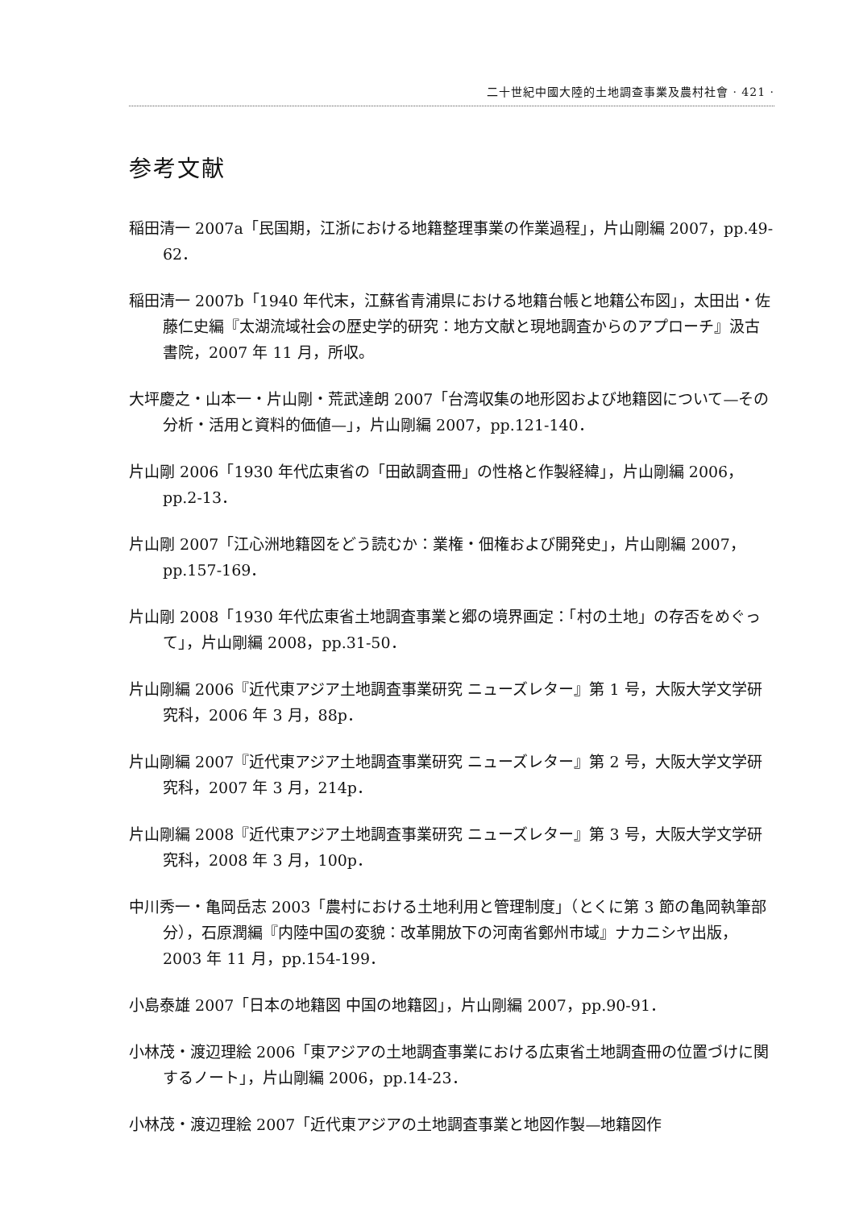二十世紀中國大陸的土地調查事業及農村社會 · 421 ·
参考文献
稲田清一 2007a「民国期，江浙における地籍整理事業の作業過程」，片山剛編 2007，pp.49-62．
稲田清一 2007b「1940 年代末，江蘇省青浦県における地籍台帳と地籍公布図」，太田出・佐藤仁史編『太湖流域社会の歴史学的研究：地方文献と現地調査からのアプローチ』汲古書院，2007 年 11 月，所収。
大坪慶之・山本一・片山剛・荒武達朗 2007「台湾収集の地形図および地籍図について—その分析・活用と資料的価値—」，片山剛編 2007，pp.121-140．
片山剛 2006「1930 年代広東省の「田畝調査冊」の性格と作製経緯」，片山剛編 2006，pp.2-13．
片山剛 2007「江心洲地籍図をどう読むか：業権・佃権および開発史」，片山剛編 2007，pp.157-169．
片山剛 2008「1930 年代広東省土地調査事業と郷の境界画定：「村の土地」の存否をめぐって」，片山剛編 2008，pp.31-50．
片山剛編 2006『近代東アジア土地調査事業研究 ニューズレター』第 1 号，大阪大学文学研究科，2006 年 3 月，88p．
片山剛編 2007『近代東アジア土地調査事業研究 ニューズレター』第 2 号，大阪大学文学研究科，2007 年 3 月，214p．
片山剛編 2008『近代東アジア土地調査事業研究 ニューズレター』第 3 号，大阪大学文学研究科，2008 年 3 月，100p．
中川秀一・亀岡岳志 2003「農村における土地利用と管理制度」（とくに第 3 節の亀岡執筆部分），石原潤編『内陸中国の変貌：改革開放下の河南省鄭州市域』ナカニシヤ出版，2003 年 11 月，pp.154-199．
小島泰雄 2007「日本の地籍図 中国の地籍図」，片山剛編 2007，pp.90-91．
小林茂・渡辺理絵 2006「東アジアの土地調査事業における広東省土地調査冊の位置づけに関するノート」，片山剛編 2006，pp.14-23．
小林茂・渡辺理絵 2007「近代東アジアの土地調査事業と地図作製—地籍図作